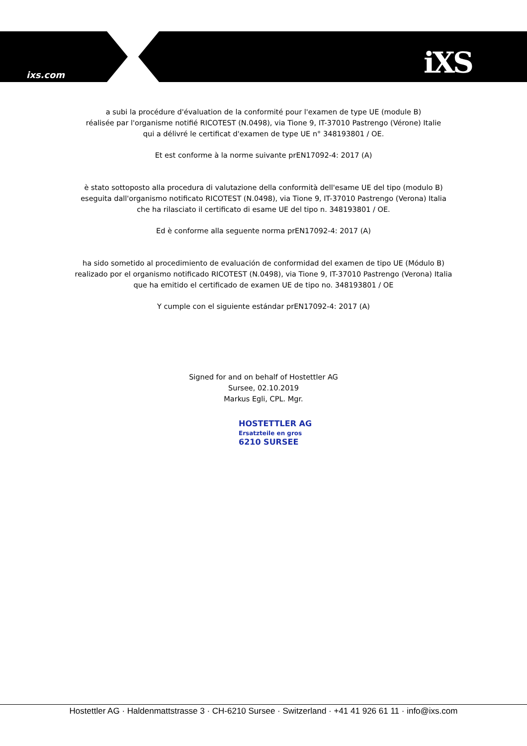ixs.com iXS
a subi la procédure d'évaluation de la conformité pour l'examen de type UE (module B)
réalisée par l'organisme notifié RICOTEST (N.0498), via Tione 9, IT-37010 Pastrengo (Vérone) Italie
qui a délivré le certificat d'examen de type UE n° 348193801 / OE.
Et est conforme à la norme suivante prEN17092-4: 2017 (A)
è stato sottoposto alla procedura di valutazione della conformità dell'esame UE del tipo (modulo B)
eseguita dall'organismo notificato RICOTEST (N.0498), via Tione 9, IT-37010 Pastrengo (Verona) Italia
che ha rilasciato il certificato di esame UE del tipo n. 348193801 / OE.
Ed è conforme alla seguente norma prEN17092-4: 2017 (A)
ha sido sometido al procedimiento de evaluación de conformidad del examen de tipo UE (Módulo B)
realizado por el organismo notificado RICOTEST (N.0498), via Tione 9, IT-37010 Pastrengo (Verona) Italia
que ha emitido el certificado de examen UE de tipo no. 348193801 / OE
Y cumple con el siguiente estándar prEN17092-4: 2017 (A)
Signed for and on behalf of Hostettler AG
Sursee, 02.10.2019
Markus Egli, CPL. Mgr.
HOSTETTLER AG
Ersatzteile en gros
6210 SURSEE
Hostettler AG · Haldenmattstrasse 3 · CH-6210 Sursee · Switzerland · +41 41 926 61 11 · info@ixs.com